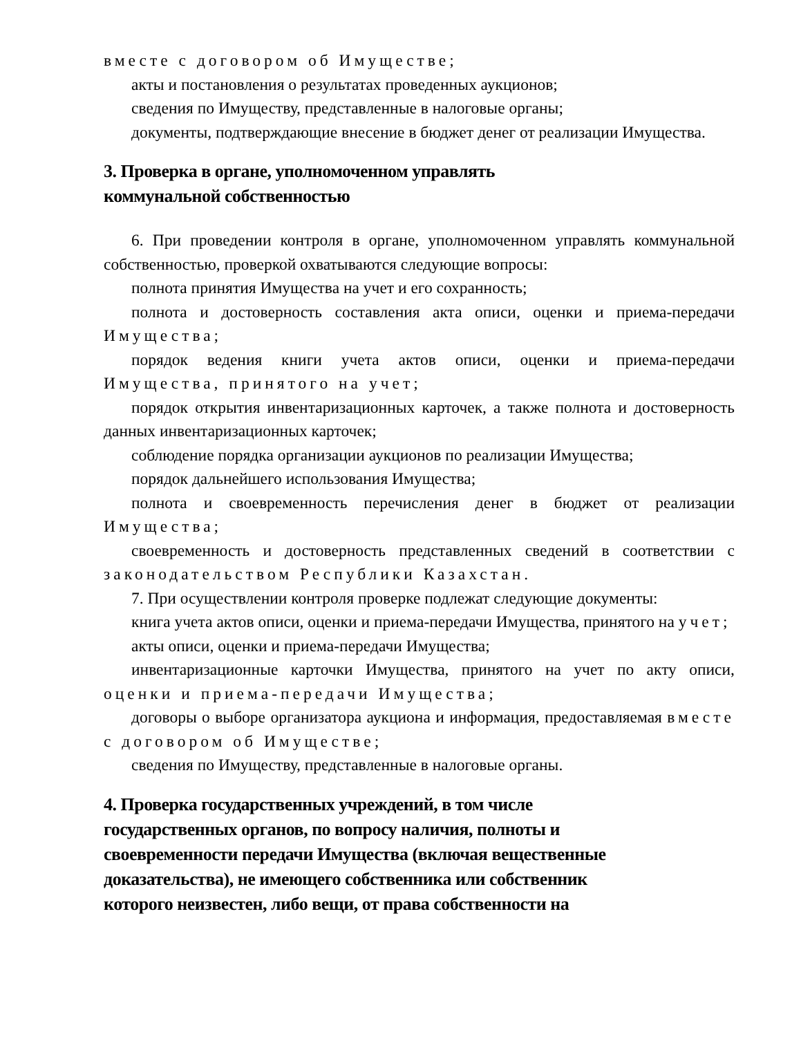вместе с договором об Имуществе;
акты и постановления о результатах проведенных аукционов;
сведения по Имуществу, представленные в налоговые органы;
документы, подтверждающие внесение в бюджет денег от реализации Имущества.
3. Проверка в органе, уполномоченном управлять
коммунальной собственностью
6. При проведении контроля в органе, уполномоченном управлять коммунальной собственностью, проверкой охватываются следующие вопросы:
полнота принятия Имущества на учет и его сохранность;
полнота и достоверность составления акта описи, оценки и приема-передачи Имущества;
порядок ведения книги учета актов описи, оценки и приема-передачи Имущества, принятого на учет;
порядок открытия инвентаризационных карточек, а также полнота и достоверность данных инвентаризационных карточек;
соблюдение порядка организации аукционов по реализации Имущества;
порядок дальнейшего использования Имущества;
полнота и своевременность перечисления денег в бюджет от реализации Имущества;
своевременность и достоверность представленных сведений в соответствии с законодательством Республики Казахстан.
7. При осуществлении контроля проверке подлежат следующие документы:
книга учета актов описи, оценки и приема-передачи Имущества, принятого на учет;
акты описи, оценки и приема-передачи Имущества;
инвентаризационные карточки Имущества, принятого на учет по акту описи, оценки и приема-передачи Имущества;
договоры о выборе организатора аукциона и информация, предоставляемая вместе с договором об Имуществе;
сведения по Имуществу, представленные в налоговые органы.
4. Проверка государственных учреждений, в том числе
государственных органов, по вопросу наличия, полноты и
своевременности передачи Имущества (включая вещественные
доказательства), не имеющего собственника или собственник
которого неизвестен, либо вещи, от права собственности на